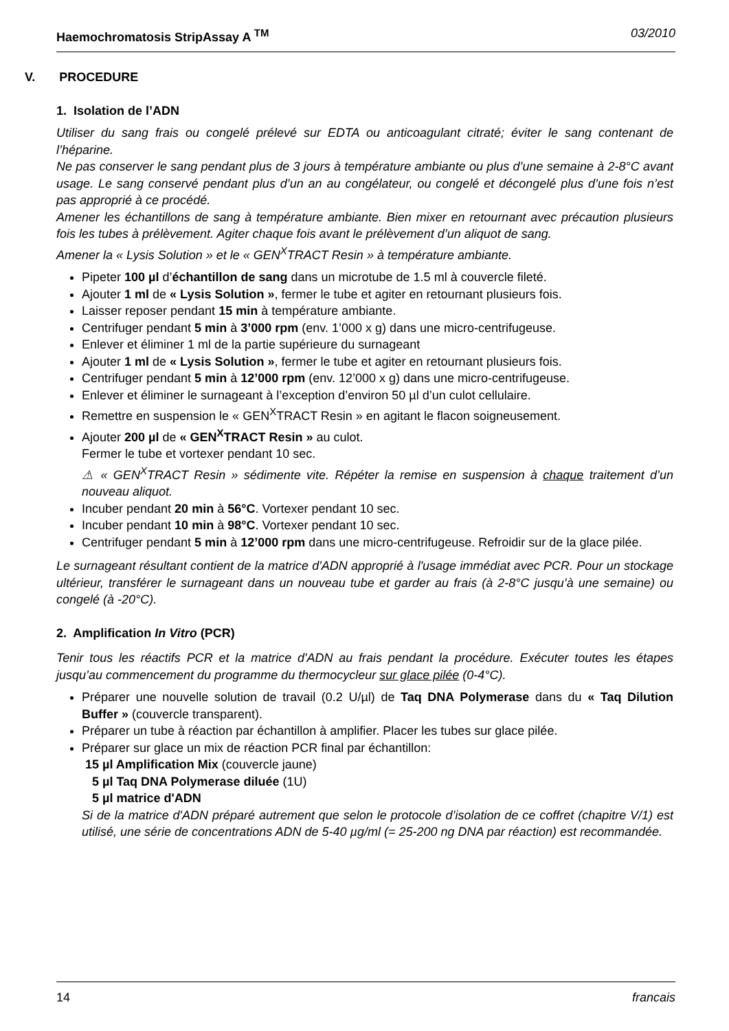Haemochromatosis StripAssay A <sup>TM</sup> 03/2010
V. PROCEDURE
1. Isolation de l’ADN
Utiliser du sang frais ou congelé prélevé sur EDTA ou anticoagulant citraté; éviter le sang contenant de l’héparine.
Ne pas conserver le sang pendant plus de 3 jours à température ambiante ou plus d’une semaine à 2-8°C avant usage. Le sang conservé pendant plus d’un an au congélateur, ou congelé et décongelé plus d’une fois n’est pas approprié à ce procédé.
Amener les échantillons de sang à température ambiante. Bien mixer en retournant avec précaution plusieurs fois les tubes à prélèvement. Agiter chaque fois avant le prélèvement d’un aliquot de sang.
Amener la « Lysis Solution » et le « GEN<sup>X</sup>TRACT Resin » à température ambiante.
Pipeter 100 µl d’échantillon de sang dans un microtube de 1.5 ml à couvercle fileté.
Ajouter 1 ml de « Lysis Solution », fermer le tube et agiter en retournant plusieurs fois.
Laisser reposer pendant 15 min à température ambiante.
Centrifuger pendant 5 min à 3’000 rpm (env. 1’000 x g) dans une micro-centrifugeuse.
Enlever et éliminer 1 ml de la partie supérieure du surnageant
Ajouter 1 ml de « Lysis Solution », fermer le tube et agiter en retournant plusieurs fois.
Centrifuger pendant 5 min à 12’000 rpm (env. 12’000 x g) dans une micro-centrifugeuse.
Enlever et éliminer le surnageant à l’exception d’environ 50 µl d’un culot cellulaire.
Remettre en suspension le « GEN<sup>X</sup>TRACT Resin » en agitant le flacon soigneusement.
Ajouter 200 µl de « GEN<sup>X</sup>TRACT Resin » au culot.
Fermer le tube et vortexer pendant 10 sec.
⚠ « GEN<sup>X</sup>TRACT Resin » sédimente vite. Répéter la remise en suspension à chaque traitement d’un nouveau aliquot.
Incuber pendant 20 min à 56°C. Vortexer pendant 10 sec.
Incuber pendant 10 min à 98°C. Vortexer pendant 10 sec.
Centrifuger pendant 5 min à 12’000 rpm dans une micro-centrifugeuse. Refroidir sur de la glace pilée.
Le surnageant résultant contient de la matrice d'ADN approprié à l'usage immédiat avec PCR. Pour un stockage ultérieur, transférer le surnageant dans un nouveau tube et garder au frais (à 2-8°C jusqu’à une semaine) ou congelé (à -20°C).
2. Amplification In Vitro (PCR)
Tenir tous les réactifs PCR et la matrice d'ADN au frais pendant la procédure. Exécuter toutes les étapes jusqu’au commencement du programme du thermocycleur sur glace pilée (0-4°C).
Préparer une nouvelle solution de travail (0.2 U/µl) de Taq DNA Polymerase dans du « Taq Dilution Buffer » (couvercle transparent).
Préparer un tube à réaction par échantillon à amplifier. Placer les tubes sur glace pilée.
Préparer sur glace un mix de réaction PCR final par échantillon:
15 µl Amplification Mix (couvercle jaune)
5 µl Taq DNA Polymerase diluée (1U)
5 µl matrice d'ADN
Si de la matrice d'ADN préparé autrement que selon le protocole d’isolation de ce coffret (chapitre V/1) est utilisé, une série de concentrations ADN de 5-40 µg/ml (= 25-200 ng DNA par réaction) est recommandée.
14 francais